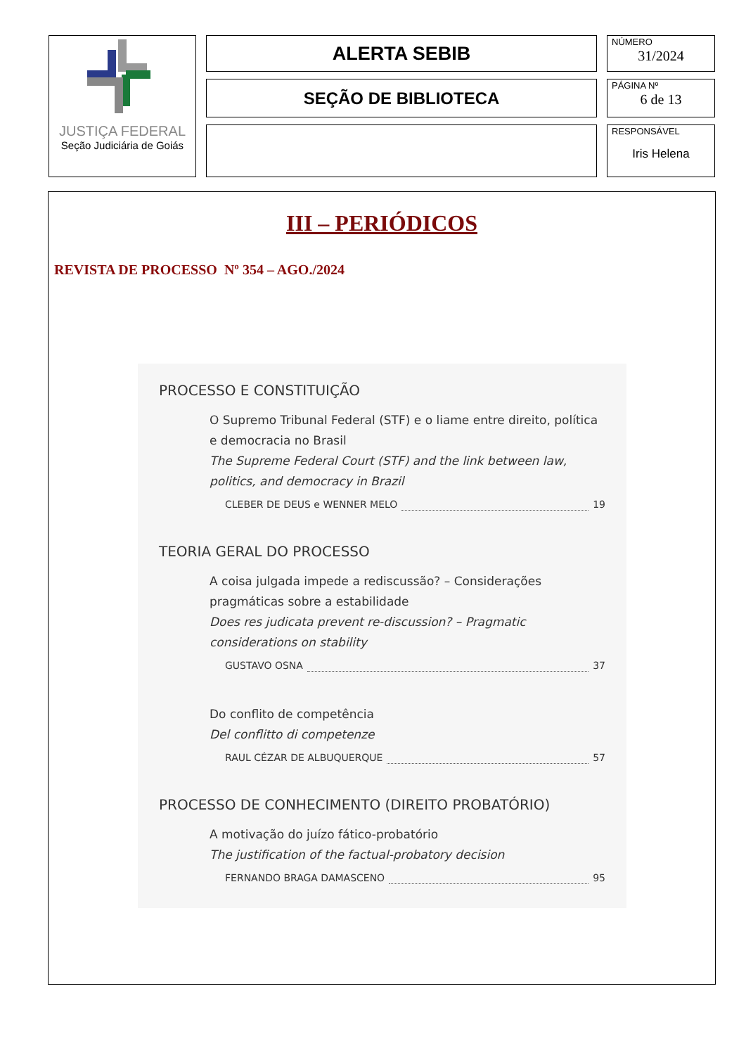JUSTIÇA FEDERAL
Seção Judiciária de Goiás
ALERTA SEBIB
SEÇÃO DE BIBLIOTECA
NÚMERO
31/2024
PÁGINA Nº
6 de 13
RESPONSÁVEL
Iris Helena
III – PERIÓDICOS
REVISTA DE PROCESSO Nº 354 – AGO./2024
PROCESSO E CONSTITUIÇÃO
O Supremo Tribunal Federal (STF) e o liame entre direito, política e democracia no Brasil
The Supreme Federal Court (STF) and the link between law, politics, and democracy in Brazil
CLEBER DE DEUS e WENNER MELO 19
TEORIA GERAL DO PROCESSO
A coisa julgada impede a rediscussão? – Considerações pragmáticas sobre a estabilidade
Does res judicata prevent re-discussion? – Pragmatic considerations on stability
GUSTAVO OSNA 37
Do conflito de competência
Del conflitto di competenze
RAUL CÉZAR DE ALBUQUERQUE 57
PROCESSO DE CONHECIMENTO (DIREITO PROBATÓRIO)
A motivação do juízo fático-probatório
The justification of the factual-probatory decision
FERNANDO BRAGA DAMASCENO 95